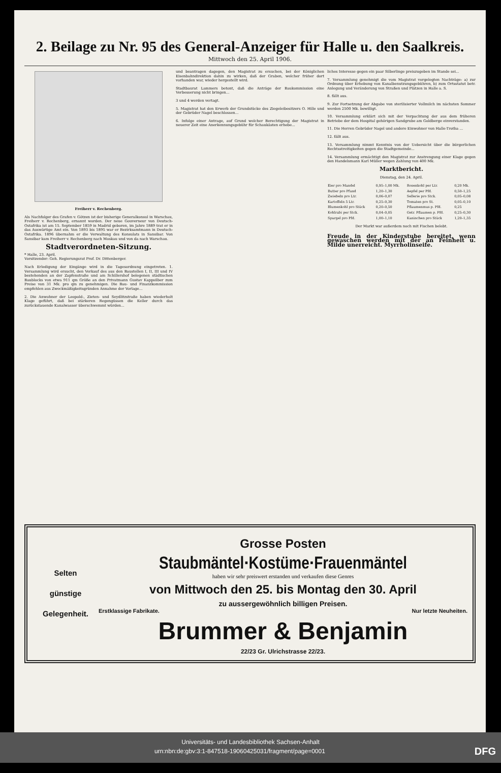2. Beilage zu Nr. 95 des General-Anzeiger für Halle u. den Saalkreis.
Mittwoch den 25. April 1906.
Freiherr v. Rechenberg.
Als Nachfolger des Grafen v. Götzen ist der bisherige Generalkonsul in Warschau, Freiherr v. Rechenberg, ernannt worden. Der neue Gouverneur von Deutsch-Ostafrika ist am 15. September 1859 in Madrid geboren, im Jahre 1889 trat er in das Auswärtige Amt ein. Von 1893 bis 1895 war er Bezirksamtmann in Deutsch-Ostafrika. 1896 übernahm er die Verwaltung des Konsulats in Sansibar. Von Sansibar kam Freiherr v. Rechenberg nach Moskau und von da nach Warschau.
Stadtverordneten-Sitzung.
* Halle, 23. April.
Vorsitzender: Geh. Regierungsrat Prof. Dr. Dittenberger.
Nach Erledigung der Eingänge wird in die Tagesordnung eingetreten. 1. Versammlung wird ersucht, den Verkauf des aus den Baustellen I, II, III und IV bestehenden an der Zapfenstraße und am Schillershof belegenen städtischen Baublocks von etwa 911 qm Größe an den Privatmann Gustav Kappsilber zum Preise von 31 Mk. pro qm zu genehmigen. Die Bau- und Finanzkommission empfehlen aus Zweckmäßigkeitsgründen Annahme der Vorlage...
2. Die Anwohner der Leopold-, Zieten- und Seydlitzstraße haben wiederholt Klage geführt, daß bei stärkeren Regengüssen die Keller durch das zurückstauende Kanalwasser überschwemmt würden...
und beantragen dagegen, den Magistrat zu ersuchen, bei der Königlichen Eisenbahndirektion dahin zu wirken, daß der Graben, welcher früher dort vorhanden war, wieder hergestellt wird.
Stadtbaurat Lammers betont, daß die Anträge der Baukommission eine Verbesserung nicht bringen...
3 und 4 werden vertagt.
5. Magistrat hat den Erwerb der Grundstücke des Ziegeleibesitzers O. Hille und der Gebrüder Nagel beschlossen...
6. Infolge einer Antrage, auf Grund welcher Berechtigung der Magistrat in neuerer Zeit eine Anerkennungsgebühr für Schaukästen erhebe...
liches Interesse gegen ein paar Silberlinge preiszugeben im Stande sei...
7. Versammlung genehmigt die vom Magistrat vorgelegten Nachträge: a) zur Ordnung über Erhebung von Kanalbenutzungsgebühren, b) zum Ortsstatut betr. Anlegung und Veränderung von Straßen und Plätzen in Halle a. S.
8. fällt aus.
9. Zur Fortsetzung der Abgabe von sterilisierter Vollmilch im nächsten Sommer werden 2500 Mk. bewilligt.
10. Versammlung erklärt sich mit der Verpachtung der aus dem früheren Betriebe der dem Hospital gehörigen Sandgrube am Goldberge einverstanden.
11. Die Herren Gebrüder Nagel und andere Einwohner von Halle-Trotha ...
12. fällt aus.
13. Versammlung nimmt Kenntnis von der Uebersicht über die bürgerlichen Rechtsstreitigkeiten gegen die Stadtgemeinde...
14. Versammlung ermächtigt den Magistrat zur Anstrengung einer Klage gegen den Handelsmann Karl Müller wegen Zahlung von 400 Mk.
Marktbericht.
Dienstag, den 24. April.
| Eier pro Mandel | 0,95–1,00 Mk. | Rosenkohl per Ltr. | 0,20 Mk. |
| Butter pro Pfund | 1,20–1,30 | Aepfel per Pfd. | 0,50–1,25 |
| Zwiebeln pro Ltr. | 0,06–0,07 | Sellerie pro Stck. | 0,05–0,08 |
| Kartoffeln 5 Ltr. | 0,25–0,30 | Tomaten pro St. | 0,05–0,10 |
| Blumenkohl pro Stück | 0,20–0,50 | Pflaumenmus p. Pfd. | 0,25 |
| Kohlrabi per Stck. | 0,04–0,05 | Getr. Pflaumen p. Pfd. | 0,25–0,30 |
| Spargel pro Pfd. | 1,00–1,10 | Kaninchen pro Stück | 1,20–1,35 |
Der Markt war außerdem noch mit Fischen belebt.
Freude in der Kinderstube bereitet, wenn gewaschen werden mit der an Feinheit u. Milde unerreicht. Myrrholinseife.
Selten
günstige
Gelegenheit.
Grosse Posten
Staubmäntel·Kostüme·Frauenmäntel
haben wir sehr preiswert erstanden und verkaufen diese Genres
von Mittwoch den 25. bis Montag den 30. April
zu aussergewöhnlich billigen Preisen.
Erstklassige Fabrikate. Nur letzte Neuheiten.
Brummer & Benjamin
22/23 Gr. Ulrichstrasse 22/23.
Universitäts- und Landesbibliothek Sachsen-Anhalt
urn:nbn:de:gbv:3:1-847518-19060425031/fragment/page=0001 DFG